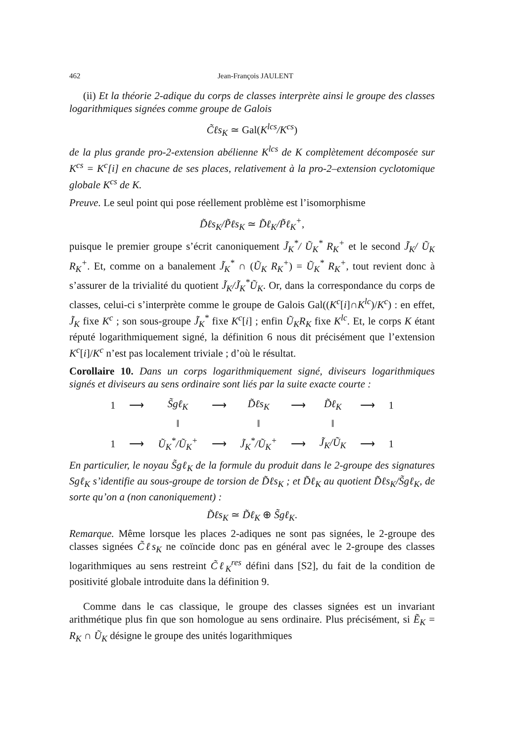462 Jean-François JAULENT
(ii) Et la théorie 2-adique du corps de classes interprète ainsi le groupe des classes logarithmiques signées comme groupe de Galois
C̃ℓs<sub>K</sub> ≃ Gal(K<sup>lcs</sup>/K<sup>cs</sup>)
de la plus grande pro-2-extension abélienne K<sup>lcs</sup> de K complètement décomposée sur K<sup>cs</sup> = K<sup>c</sup>[i] en chacune de ses places, relativement à la pro-2–extension cyclotomique globale K<sup>cs</sup> de K.
Preuve. Le seul point qui pose réellement problème est l’isomorphisme
D̃ℓs<sub>K</sub>/P̃ℓs<sub>K</sub> ≃ D̃ℓ<sub>K</sub>/P̃ℓ<sub>K</sub><sup>+</sup>,
puisque le premier groupe s’écrit canoniquement J̃<sub>K</sub><sup>*</sup>/ Ũ<sub>K</sub><sup>*</sup> R<sub>K</sub><sup>+</sup> et le second J̃<sub>K</sub>/ Ũ<sub>K</sub> R<sub>K</sub><sup>+</sup>. Et, comme on a banalement J̃<sub>K</sub><sup>*</sup> ∩ (Ũ<sub>K</sub> R<sub>K</sub><sup>+</sup>) = Ũ<sub>K</sub><sup>*</sup> R<sub>K</sub><sup>+</sup>, tout revient donc à s’assurer de la trivialité du quotient J̃<sub>K</sub>/J̃<sub>K</sub><sup>*</sup>Ũ<sub>K</sub>. Or, dans la correspondance du corps de classes, celui-ci s’interprète comme le groupe de Galois Gal((K<sup>c</sup>[i]∩K<sup>lc</sup>)/K<sup>c</sup>) : en effet, J̃<sub>K</sub> fixe K<sup>c</sup> ; son sous-groupe J̃<sub>K</sub><sup>*</sup> fixe K<sup>c</sup>[i] ; enfin Ũ<sub>K</sub>R<sub>K</sub> fixe K<sup>lc</sup>. Et, le corps K étant réputé logarithmiquement signé, la définition 6 nous dit précisément que l’extension K<sup>c</sup>[i]/K<sup>c</sup> n’est pas localement triviale ; d’où le résultat.
Corollaire 10. Dans un corps logarithmiquement signé, diviseurs logarithmiques signés et diviseurs au sens ordinaire sont liés par la suite exacte courte :
| 1 | ⟶ | S̃gℓ<sub>K</sub> | ⟶ | D̃ℓs<sub>K</sub> | ⟶ | D̃ℓ<sub>K</sub> | ⟶ | 1 |
| | | ‖ | | ‖ | | ‖ | | |
| 1 | ⟶ | Ũ<sub>K</sub><sup>*</sup>/Ũ<sub>K</sub><sup>+</sup> | ⟶ | J̃<sub>K</sub><sup>*</sup>/Ũ<sub>K</sub><sup>+</sup> | ⟶ | J̃<sub>K</sub>/Ũ<sub>K</sub> | ⟶ | 1 |
En particulier, le noyau S̃gℓ<sub>K</sub> de la formule du produit dans le 2-groupe des signatures Sgℓ<sub>K</sub> s’identifie au sous-groupe de torsion de D̃ℓs<sub>K</sub> ; et D̃ℓ<sub>K</sub> au quotient D̃ℓs<sub>K</sub>/S̃gℓ<sub>K</sub>, de sorte qu’on a (non canoniquement) :
D̃ℓs<sub>K</sub> ≃ D̃ℓ<sub>K</sub> ⊕ S̃gℓ<sub>K</sub>.
Remarque. Même lorsque les places 2-adiques ne sont pas signées, le 2-groupe des classes signées C̃ℓs<sub>K</sub> ne coïncide donc pas en général avec le 2-groupe des classes logarithmiques au sens restreint C̃ℓ<sub>K</sub><sup>res</sup> défini dans [S2], du fait de la condition de positivité globale introduite dans la définition 9.
Comme dans le cas classique, le groupe des classes signées est un invariant arithmétique plus fin que son homologue au sens ordinaire. Plus précisément, si Ẽ<sub>K</sub> = R<sub>K</sub> ∩ Ũ<sub>K</sub> désigne le groupe des unités logarithmiques